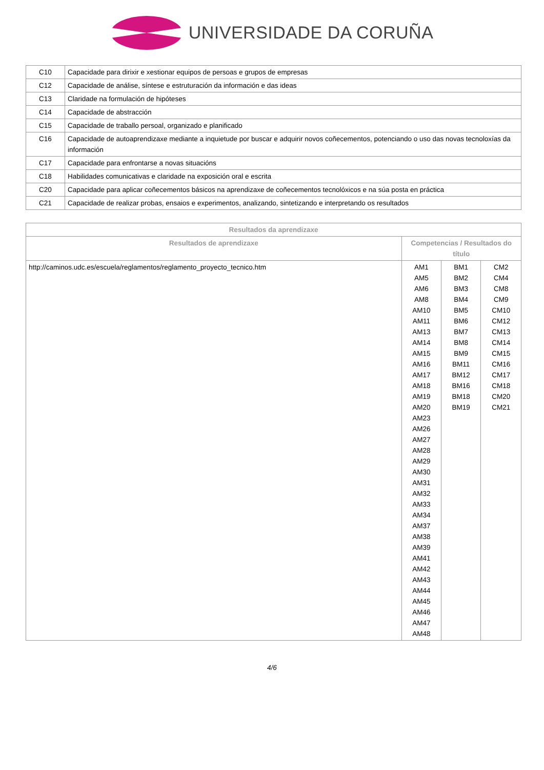UNIVERSIDADE DA CORUÑA
| C10 | Capacidade para dirixir e xestionar equipos de persoas e grupos de empresas |
| C12 | Capacidade de análise, síntese e estruturación da información e das ideas |
| C13 | Claridade na formulación de hipóteses |
| C14 | Capacidade de abstracción |
| C15 | Capacidade de traballo persoal, organizado e planificado |
| C16 | Capacidade de autoaprendizaxe mediante a inquietude por buscar e adquirir novos coñecementos, potenciando o uso das novas tecnoloxías da información |
| C17 | Capacidade para enfrontarse a novas situacións |
| C18 | Habilidades comunicativas e claridade na exposición oral e escrita |
| C20 | Capacidade para aplicar coñecementos básicos na aprendizaxe de coñecementos tecnolóxicos e na súa posta en práctica |
| C21 | Capacidade de realizar probas, ensaios e experimentos, analizando, sintetizando e interpretando os resultados |
| Resultados da aprendizaxe | | | |
| --- | --- | --- | --- |
| Resultados de aprendizaxe | Competencias / Resultados do título | | |
| http://caminos.udc.es/escuela/reglamentos/reglamento_proyecto_tecnico.htm | AM1 AM5 AM6 AM8 AM10 AM11 AM13 AM14 AM15 AM16 AM17 AM18 AM19 AM20 AM23 AM26 AM27 AM28 AM29 AM30 AM31 AM32 AM33 AM34 AM37 AM38 AM39 AM41 AM42 AM43 AM44 AM45 AM46 AM47 AM48 | BM1 BM2 BM3 BM4 BM5 BM6 BM7 BM8 BM9 BM11 BM12 BM16 BM18 BM19 | CM2 CM4 CM8 CM9 CM10 CM12 CM13 CM14 CM15 CM16 CM17 CM18 CM20 CM21 |
4/6